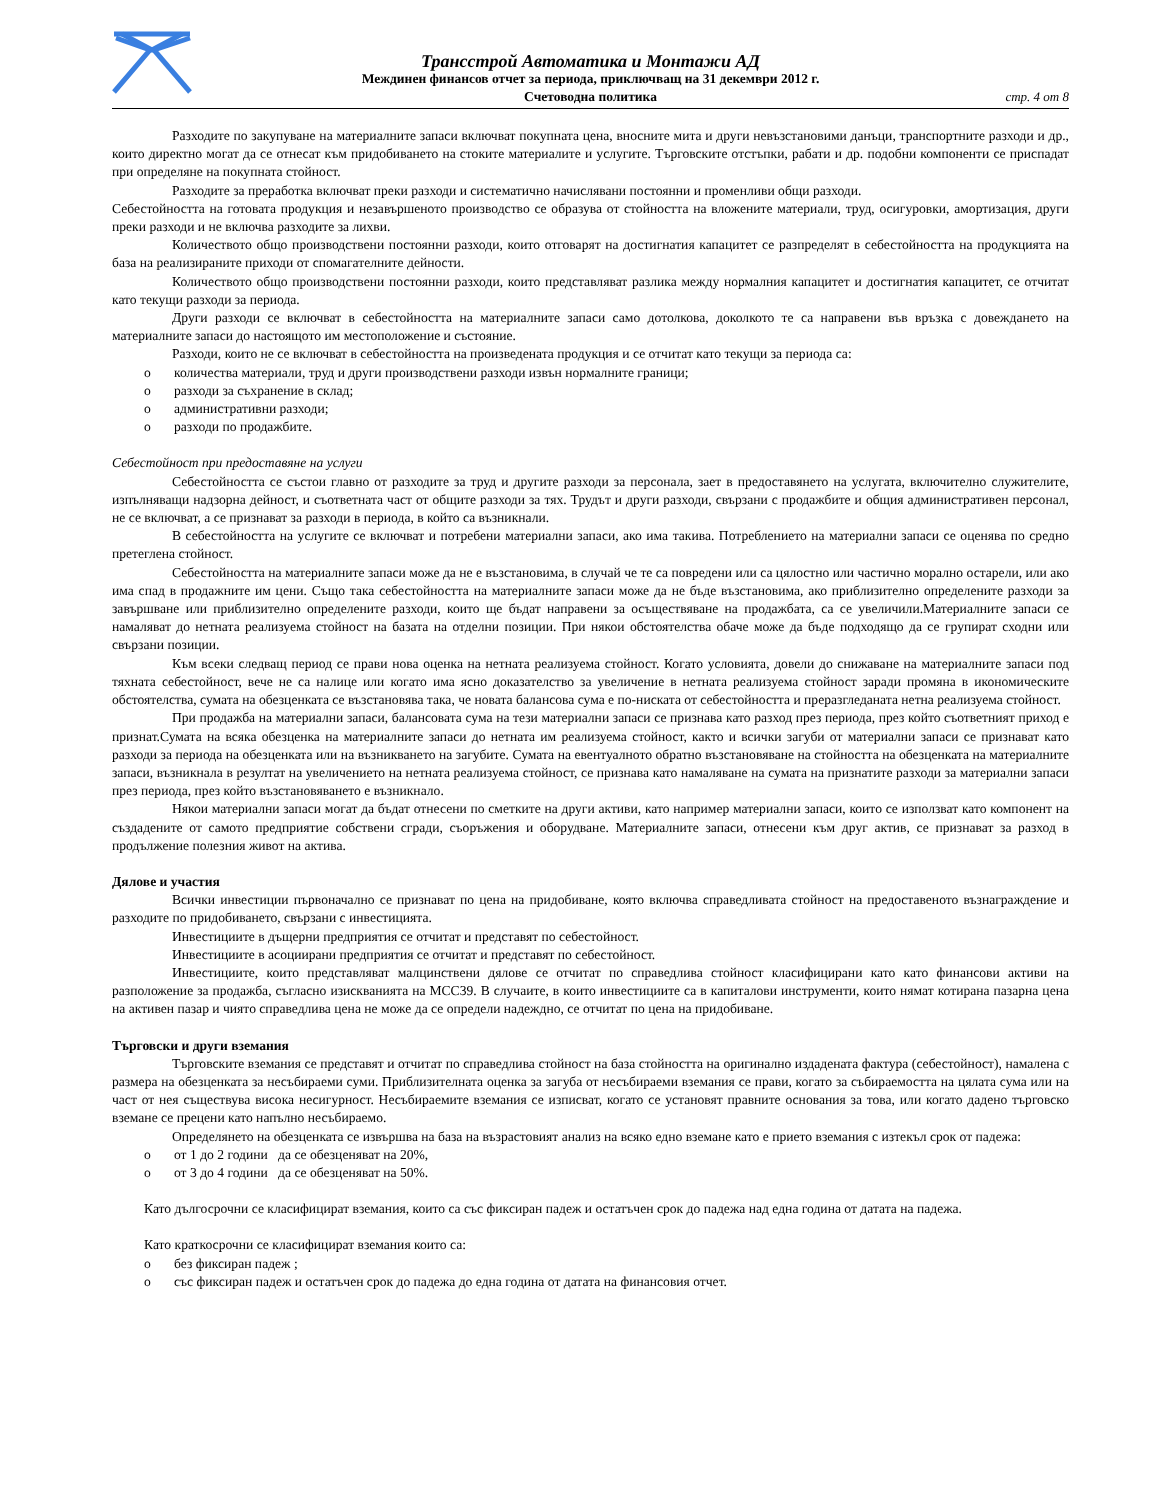Трансстрой Автоматика и Монтажи АД
Междинен финансов отчет за периода, приключващ на 31 декември 2012 г.
Счетоводна политика
стр. 4 от 8
Разходите по закупуване на материалните запаси включват покупната цена, вносните мита и други невъзстановими данъци, транспортните разходи и др., които директно могат да се отнесат към придобиването на стоките материалите и услугите. Търговските отстъпки, рабати и др. подобни компоненти се приспадат при определяне на покупната стойност.
Разходите за преработка включват преки разходи и систематично начислявани постоянни и променливи общи разходи.
Себестойността на готовата продукция и незавършеното производство се образува от стойността на вложените материали, труд, осигуровки, амортизация, други преки разходи и не включва разходите за лихви.
Количеството общо производствени постоянни разходи, които отговарят на достигнатия капацитет се разпределят в себестойността на продукцията на база на реализираните приходи от спомагателните дейности.
Количеството общо производствени постоянни разходи, които представляват разлика между нормалния капацитет и достигнатия капацитет, се отчитат като текущи разходи за периода.
Други разходи се включват в себестойността на материалните запаси само дотолкова, доколкото те са направени във връзка с довеждането на материалните запаси до настоящото им местоположение и състояние.
Разходи, които не се включват в себестойността на произведената продукция и се отчитат като текущи за периода са:
o количества материали, труд и други производствени разходи извън нормалните граници;
o разходи за съхранение в склад;
o административни разходи;
o разходи по продажбите.
Себестойност при предоставяне на услуги
Себестойността се състои главно от разходите за труд и другите разходи за персонала, зает в предоставянето на услугата, включително служителите, изпълняващи надзорна дейност, и съответната част от общите разходи за тях. Трудът и други разходи, свързани с продажбите и общия административен персонал, не се включват, а се признават за разходи в периода, в който са възникнали.
В себестойността на услугите се включват и потребени материални запаси, ако има такива. Потреблението на материални запаси се оценява по средно претеглена стойност.
Себестойността на материалните запаси може да не е възстановима, в случай че те са повредени или са цялостно или частично морално остарели, или ако има спад в продажните им цени. Също така себестойността на материалните запаси може да не бъде възстановима, ако приблизително определените разходи за завършване или приблизително определените разходи, които ще бъдат направени за осъществяване на продажбата, са се увеличили.Материалните запаси се намаляват до нетната реализуема стойност на базата на отделни позиции. При някои обстоятелства обаче може да бъде подходящо да се групират сходни или свързани позиции.
Към всеки следващ период се прави нова оценка на нетната реализуема стойност. Когато условията, довели до снижаване на материалните запаси под тяхната себестойност, вече не са налице или когато има ясно доказателство за увеличение в нетната реализуема стойност заради промяна в икономическите обстоятелства, сумата на обезценката се възстановява така, че новата балансова сума е по-ниската от себестойността и преразгледаната нетна реализуема стойност.
При продажба на материални запаси, балансовата сума на тези материални запаси се признава като разход през периода, през който съответният приход е признат.Сумата на всяка обезценка на материалните запаси до нетната им реализуема стойност, както и всички загуби от материални запаси се признават като разходи за периода на обезценката или на възникването на загубите. Сумата на евентуалното обратно възстановяване на стойността на обезценката на материалните запаси, възникнала в резултат на увеличението на нетната реализуема стойност, се признава като намаляване на сумата на признатите разходи за материални запаси през периода, през който възстановяването е възникнало.
Някои материални запаси могат да бъдат отнесени по сметките на други активи, като например материални запаси, които се използват като компонент на създадените от самото предприятие собствени сгради, съоръжения и оборудване. Материалните запаси, отнесени към друг актив, се признават за разход в продължение полезния живот на актива.
Дялове и участия
Всички инвестиции първоначално се признават по цена на придобиване, която включва справедливата стойност на предоставеното възнаграждение и разходите по придобиването, свързани с инвестицията.
Инвестициите в дъщерни предприятия се отчитат и представят по себестойност.
Инвестициите в асоциирани предприятия се отчитат и представят по себестойност.
Инвестициите, които представляват малцинствени дялове се отчитат по справедлива стойност класифицирани като като финансови активи на разположение за продажба, съгласно изискванията на МСС39. В случаите, в които инвестициите са в капиталови инструменти, които нямат котирана пазарна цена на активен пазар и чиято справедлива цена не може да се определи надеждно, се отчитат по цена на придобиване.
Търговски и други вземания
Търговските вземания се представят и отчитат по справедлива стойност на база стойността на оригинално издадената фактура (себестойност), намалена с размера на обезценката за несъбираеми суми. Приблизителната оценка за загуба от несъбираеми вземания се прави, когато за събираемостта на цялата сума или на част от нея съществува висока несигурност. Несъбираемите вземания се изписват, когато се установят правните основания за това, или когато дадено търговско вземане се прецени като напълно несъбираемо.
Определянето на обезценката се извършва на база на възрастовият анализ на всяко едно вземане като е прието вземания с изтекъл срок от падежа:
o от 1 до 2 години да се обезценяват на 20%,
o от 3 до 4 години да се обезценяват на 50%.
Като дългосрочни се класифицират вземания, които са със фиксиран падеж и остатъчен срок до падежа над една година от датата на падежа.
Като краткосрочни се класифицират вземания които са:
o без фиксиран падеж ;
o със фиксиран падеж и остатъчен срок до падежа до една година от датата на финансовия отчет.